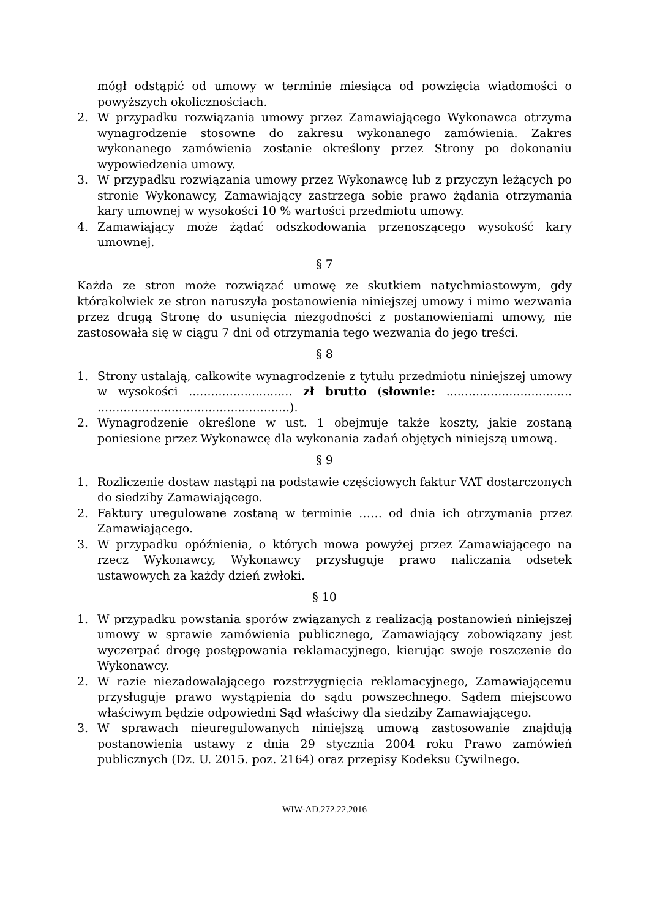mógł odstąpić od umowy w terminie miesiąca od powzięcia wiadomości o powyższych okolicznościach.
2. W przypadku rozwiązania umowy przez Zamawiającego Wykonawca otrzyma wynagrodzenie stosowne do zakresu wykonanego zamówienia. Zakres wykonanego zamówienia zostanie określony przez Strony po dokonaniu wypowiedzenia umowy.
3. W przypadku rozwiązania umowy przez Wykonawcę lub z przyczyn leżących po stronie Wykonawcy, Zamawiający zastrzega sobie prawo żądania otrzymania kary umownej w wysokości 10 % wartości przedmiotu umowy.
4. Zamawiający może żądać odszkodowania przenoszącego wysokość kary umownej.
§ 7
Każda ze stron może rozwiązać umowę ze skutkiem natychmiastowym, gdy którakolwiek ze stron naruszyła postanowienia niniejszej umowy i mimo wezwania przez drugą Stronę do usunięcia niezgodności z postanowieniami umowy, nie zastosowała się w ciągu 7 dni od otrzymania tego wezwania do jego treści.
§ 8
1. Strony ustalają, całkowite wynagrodzenie z tytułu przedmiotu niniejszej umowy w wysokości ............................ zł brutto (słownie: .................................. ....................................................).
2. Wynagrodzenie określone w ust. 1 obejmuje także koszty, jakie zostaną poniesione przez Wykonawcę dla wykonania zadań objętych niniejszą umową.
§ 9
1. Rozliczenie dostaw nastąpi na podstawie częściowych faktur VAT dostarczonych do siedziby Zamawiającego.
2. Faktury uregulowane zostaną w terminie …… od dnia ich otrzymania przez Zamawiającego.
3. W przypadku opóźnienia, o których mowa powyżej przez Zamawiającego na rzecz Wykonawcy, Wykonawcy przysługuje prawo naliczania odsetek ustawowych za każdy dzień zwłoki.
§ 10
1. W przypadku powstania sporów związanych z realizacją postanowień niniejszej umowy w sprawie zamówienia publicznego, Zamawiający zobowiązany jest wyczerpać drogę postępowania reklamacyjnego, kierując swoje roszczenie do Wykonawcy.
2. W razie niezadowalającego rozstrzygnięcia reklamacyjnego, Zamawiającemu przysługuje prawo wystąpienia do sądu powszechnego. Sądem miejscowo właściwym będzie odpowiedni Sąd właściwy dla siedziby Zamawiającego.
3. W sprawach nieuregulowanych niniejszą umową zastosowanie znajdują postanowienia ustawy z dnia 29 stycznia 2004 roku Prawo zamówień publicznych (Dz. U. 2015. poz. 2164) oraz przepisy Kodeksu Cywilnego.
WIW-AD.272.22.2016